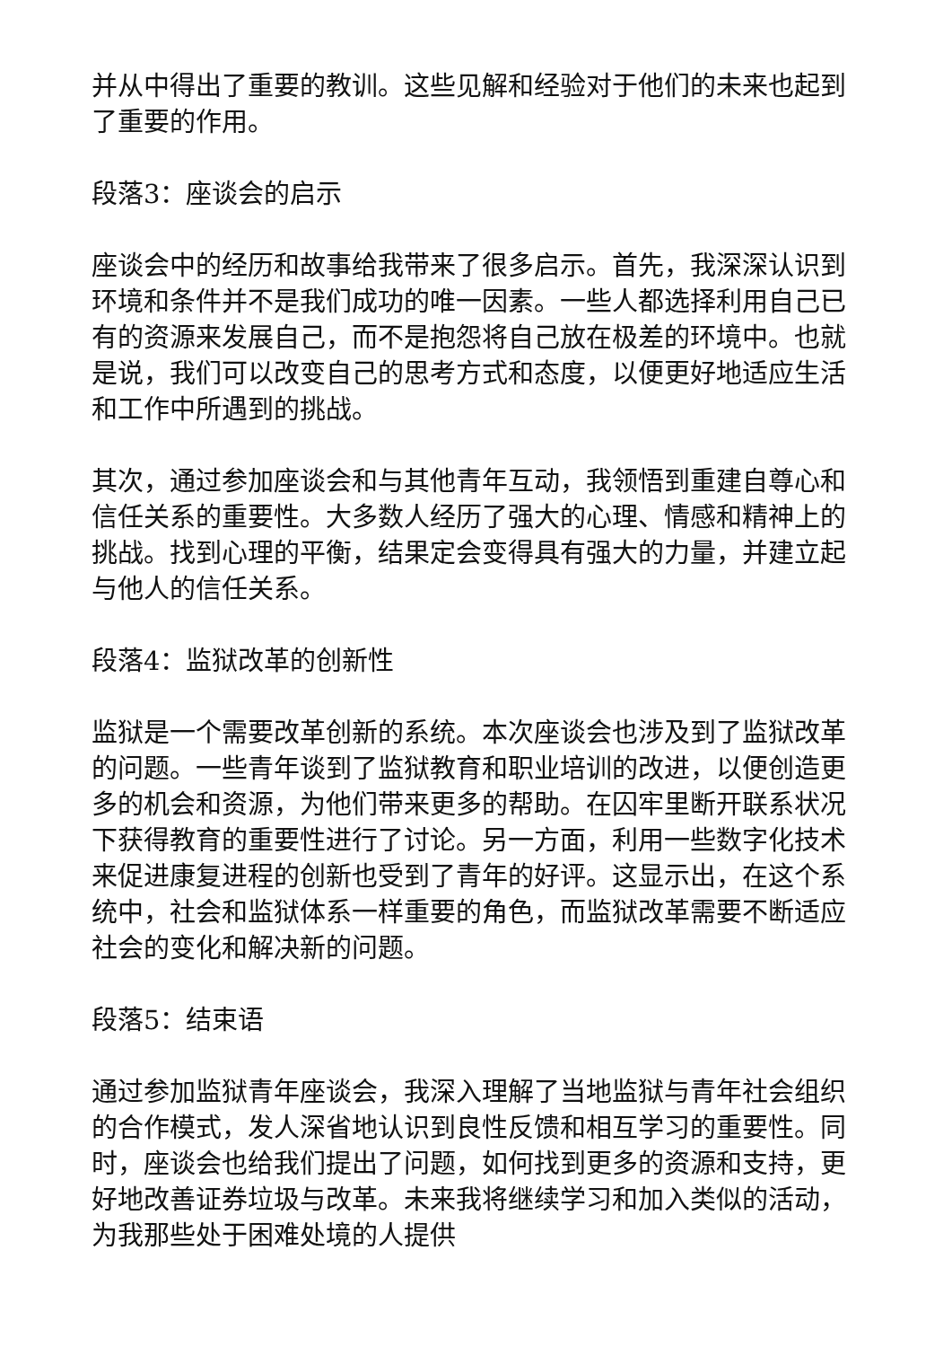并从中得出了重要的教训。这些见解和经验对于他们的未来也起到了重要的作用。
段落3：座谈会的启示
座谈会中的经历和故事给我带来了很多启示。首先，我深深认识到环境和条件并不是我们成功的唯一因素。一些人都选择利用自己已有的资源来发展自己，而不是抱怨将自己放在极差的环境中。也就是说，我们可以改变自己的思考方式和态度，以便更好地适应生活和工作中所遇到的挑战。
其次，通过参加座谈会和与其他青年互动，我领悟到重建自尊心和信任关系的重要性。大多数人经历了强大的心理、情感和精神上的挑战。找到心理的平衡，结果定会变得具有强大的力量，并建立起与他人的信任关系。
段落4：监狱改革的创新性
监狱是一个需要改革创新的系统。本次座谈会也涉及到了监狱改革的问题。一些青年谈到了监狱教育和职业培训的改进，以便创造更多的机会和资源，为他们带来更多的帮助。在囚牢里断开联系状况下获得教育的重要性进行了讨论。另一方面，利用一些数字化技术来促进康复进程的创新也受到了青年的好评。这显示出，在这个系统中，社会和监狱体系一样重要的角色，而监狱改革需要不断适应社会的变化和解决新的问题。
段落5：结束语
通过参加监狱青年座谈会，我深入理解了当地监狱与青年社会组织的合作模式，发人深省地认识到良性反馈和相互学习的重要性。同时，座谈会也给我们提出了问题，如何找到更多的资源和支持，更好地改善证券垃圾与改革。未来我将继续学习和加入类似的活动，为我那些处于困难处境的人提供